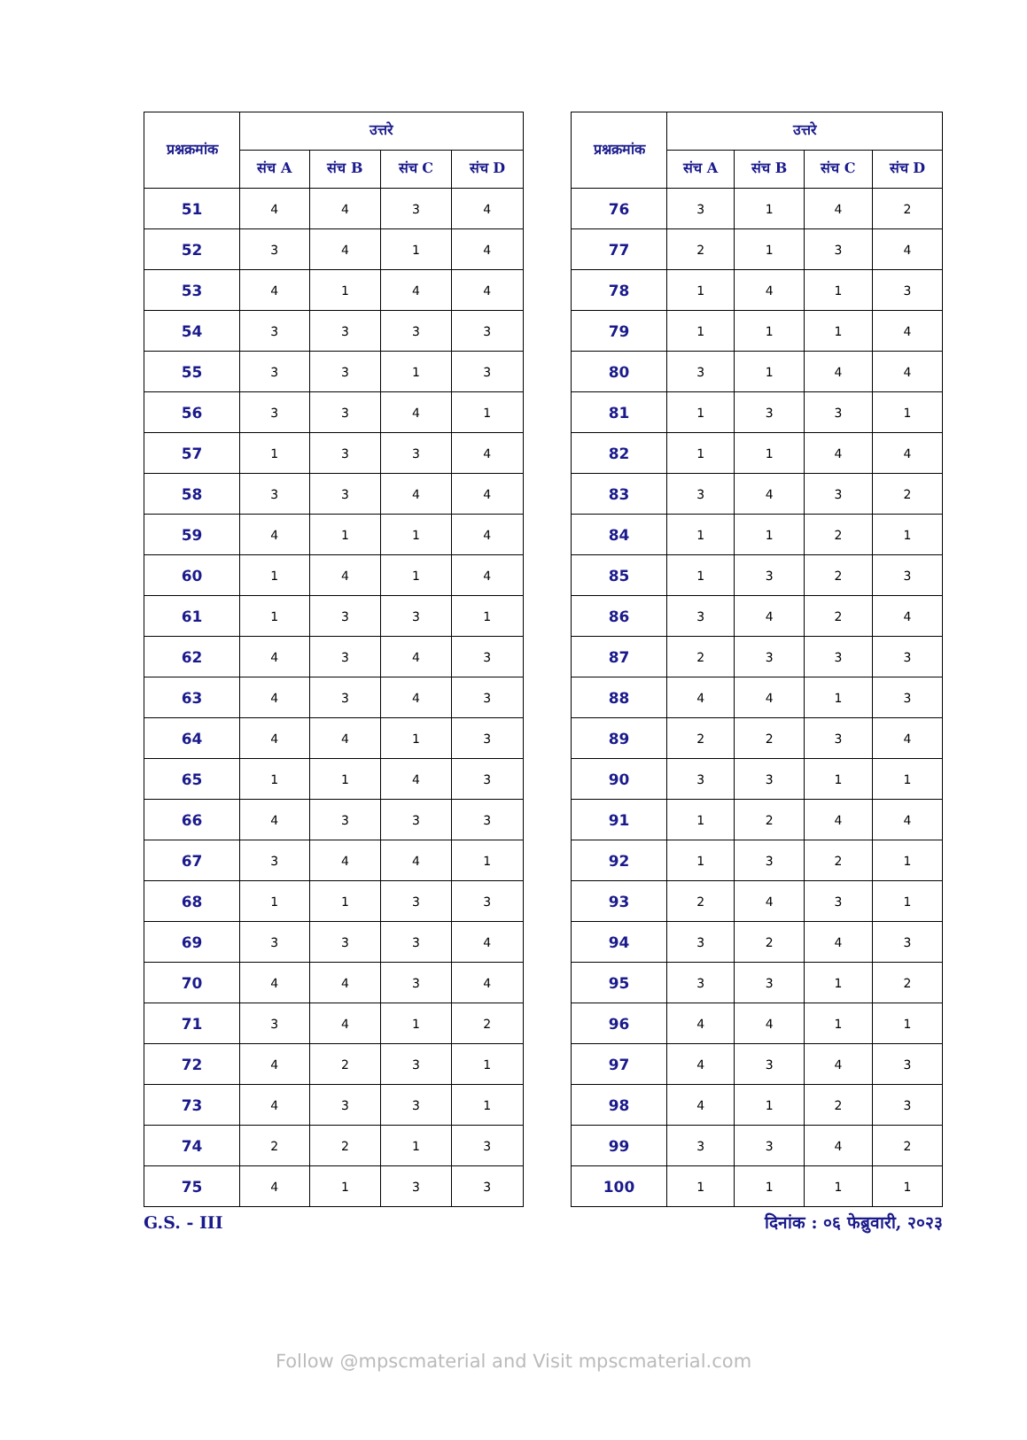| प्रश्नक्रमांक | उत्तरे | | | |
| --- | --- | --- | --- | --- |
| | संच A | संच B | संच C | संच D |
| 51 | 4 | 4 | 3 | 4 |
| 52 | 3 | 4 | 1 | 4 |
| 53 | 4 | 1 | 4 | 4 |
| 54 | 3 | 3 | 3 | 3 |
| 55 | 3 | 3 | 1 | 3 |
| 56 | 3 | 3 | 4 | 1 |
| 57 | 1 | 3 | 3 | 4 |
| 58 | 3 | 3 | 4 | 4 |
| 59 | 4 | 1 | 1 | 4 |
| 60 | 1 | 4 | 1 | 4 |
| 61 | 1 | 3 | 3 | 1 |
| 62 | 4 | 3 | 4 | 3 |
| 63 | 4 | 3 | 4 | 3 |
| 64 | 4 | 4 | 1 | 3 |
| 65 | 1 | 1 | 4 | 3 |
| 66 | 4 | 3 | 3 | 3 |
| 67 | 3 | 4 | 4 | 1 |
| 68 | 1 | 1 | 3 | 3 |
| 69 | 3 | 3 | 3 | 4 |
| 70 | 4 | 4 | 3 | 4 |
| 71 | 3 | 4 | 1 | 2 |
| 72 | 4 | 2 | 3 | 1 |
| 73 | 4 | 3 | 3 | 1 |
| 74 | 2 | 2 | 1 | 3 |
| 75 | 4 | 1 | 3 | 3 |
| प्रश्नक्रमांक | उत्तरे | | | |
| --- | --- | --- | --- | --- |
| | संच A | संच B | संच C | संच D |
| 76 | 3 | 1 | 4 | 2 |
| 77 | 2 | 1 | 3 | 4 |
| 78 | 1 | 4 | 1 | 3 |
| 79 | 1 | 1 | 1 | 4 |
| 80 | 3 | 1 | 4 | 4 |
| 81 | 1 | 3 | 3 | 1 |
| 82 | 1 | 1 | 4 | 4 |
| 83 | 3 | 4 | 3 | 2 |
| 84 | 1 | 1 | 2 | 1 |
| 85 | 1 | 3 | 2 | 3 |
| 86 | 3 | 4 | 2 | 4 |
| 87 | 2 | 3 | 3 | 3 |
| 88 | 4 | 4 | 1 | 3 |
| 89 | 2 | 2 | 3 | 4 |
| 90 | 3 | 3 | 1 | 1 |
| 91 | 1 | 2 | 4 | 4 |
| 92 | 1 | 3 | 2 | 1 |
| 93 | 2 | 4 | 3 | 1 |
| 94 | 3 | 2 | 4 | 3 |
| 95 | 3 | 3 | 1 | 2 |
| 96 | 4 | 4 | 1 | 1 |
| 97 | 4 | 3 | 4 | 3 |
| 98 | 4 | 1 | 2 | 3 |
| 99 | 3 | 3 | 4 | 2 |
| 100 | 1 | 1 | 1 | 1 |
G.S. - III दिनांक : ०६ फेब्रुवारी, २०२३
Follow @mpscmaterial and Visit mpscmaterial.com